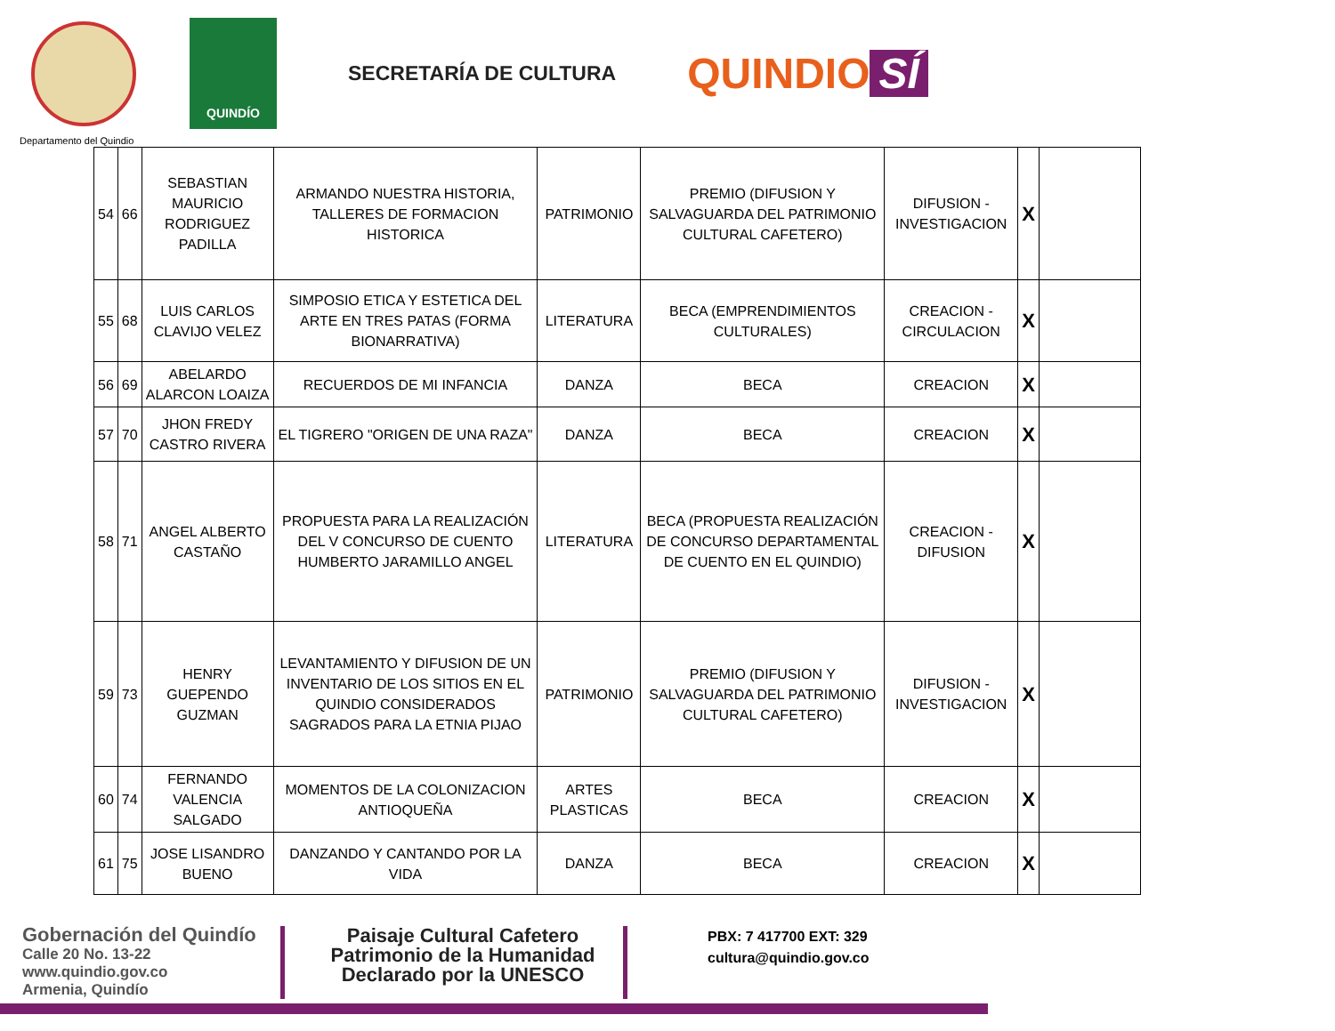QUINDÍO
SECRETARÍA DE CULTURA
QUINDIO SÍ
Departamento del Quindio
| 54 | 66 | SEBASTIAN MAURICIO RODRIGUEZ PADILLA | ARMANDO NUESTRA HISTORIA, TALLERES DE FORMACION HISTORICA | PATRIMONIO | PREMIO (DIFUSION Y SALVAGUARDA DEL PATRIMONIO CULTURAL CAFETERO) | DIFUSION - INVESTIGACION | X | |
| 55 | 68 | LUIS CARLOS CLAVIJO VELEZ | SIMPOSIO ETICA Y ESTETICA DEL ARTE EN TRES PATAS (FORMA BIONARRATIVA) | LITERATURA | BECA (EMPRENDIMIENTOS CULTURALES) | CREACION - CIRCULACION | X | |
| 56 | 69 | ABELARDO ALARCON LOAIZA | RECUERDOS DE MI INFANCIA | DANZA | BECA | CREACION | X | |
| 57 | 70 | JHON FREDY CASTRO RIVERA | EL TIGRERO "ORIGEN DE UNA RAZA" | DANZA | BECA | CREACION | X | |
| 58 | 71 | ANGEL ALBERTO CASTAÑO | PROPUESTA PARA LA REALIZACIÓN DEL V CONCURSO DE CUENTO HUMBERTO JARAMILLO ANGEL | LITERATURA | BECA (PROPUESTA REALIZACIÓN DE CONCURSO DEPARTAMENTAL DE CUENTO EN EL QUINDIO) | CREACION - DIFUSION | X | |
| 59 | 73 | HENRY GUEPENDO GUZMAN | LEVANTAMIENTO Y DIFUSION DE UN INVENTARIO DE LOS SITIOS EN EL QUINDIO CONSIDERADOS SAGRADOS PARA LA ETNIA PIJAO | PATRIMONIO | PREMIO (DIFUSION Y SALVAGUARDA DEL PATRIMONIO CULTURAL CAFETERO) | DIFUSION - INVESTIGACION | X | |
| 60 | 74 | FERNANDO VALENCIA SALGADO | MOMENTOS DE LA COLONIZACION ANTIOQUEÑA | ARTES PLASTICAS | BECA | CREACION | X | |
| 61 | 75 | JOSE LISANDRO BUENO | DANZANDO Y CANTANDO POR LA VIDA | DANZA | BECA | CREACION | X | |
Gobernación del Quindío
Calle 20 No. 13-22
www.quindio.gov.co
Armenia, Quindío
Paisaje Cultural Cafetero Patrimonio de la Humanidad Declarado por la UNESCO
PBX: 7 417700 EXT: 329
cultura@quindio.gov.co